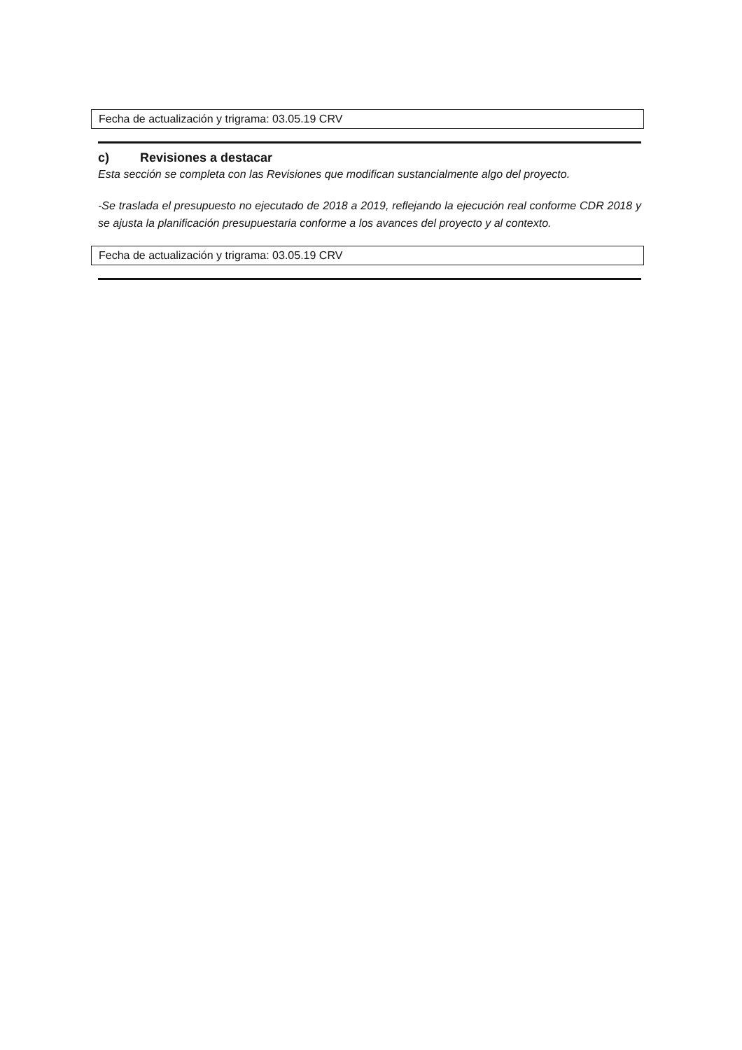Fecha de actualización y trigrama: 03.05.19 CRV
c) Revisiones a destacar
Esta sección se completa con las Revisiones que modifican sustancialmente algo del proyecto.
-Se traslada el presupuesto no ejecutado de 2018 a 2019, reflejando la ejecución real conforme CDR 2018 y se ajusta la planificación presupuestaria conforme a los avances del proyecto y al contexto.
Fecha de actualización y trigrama: 03.05.19 CRV